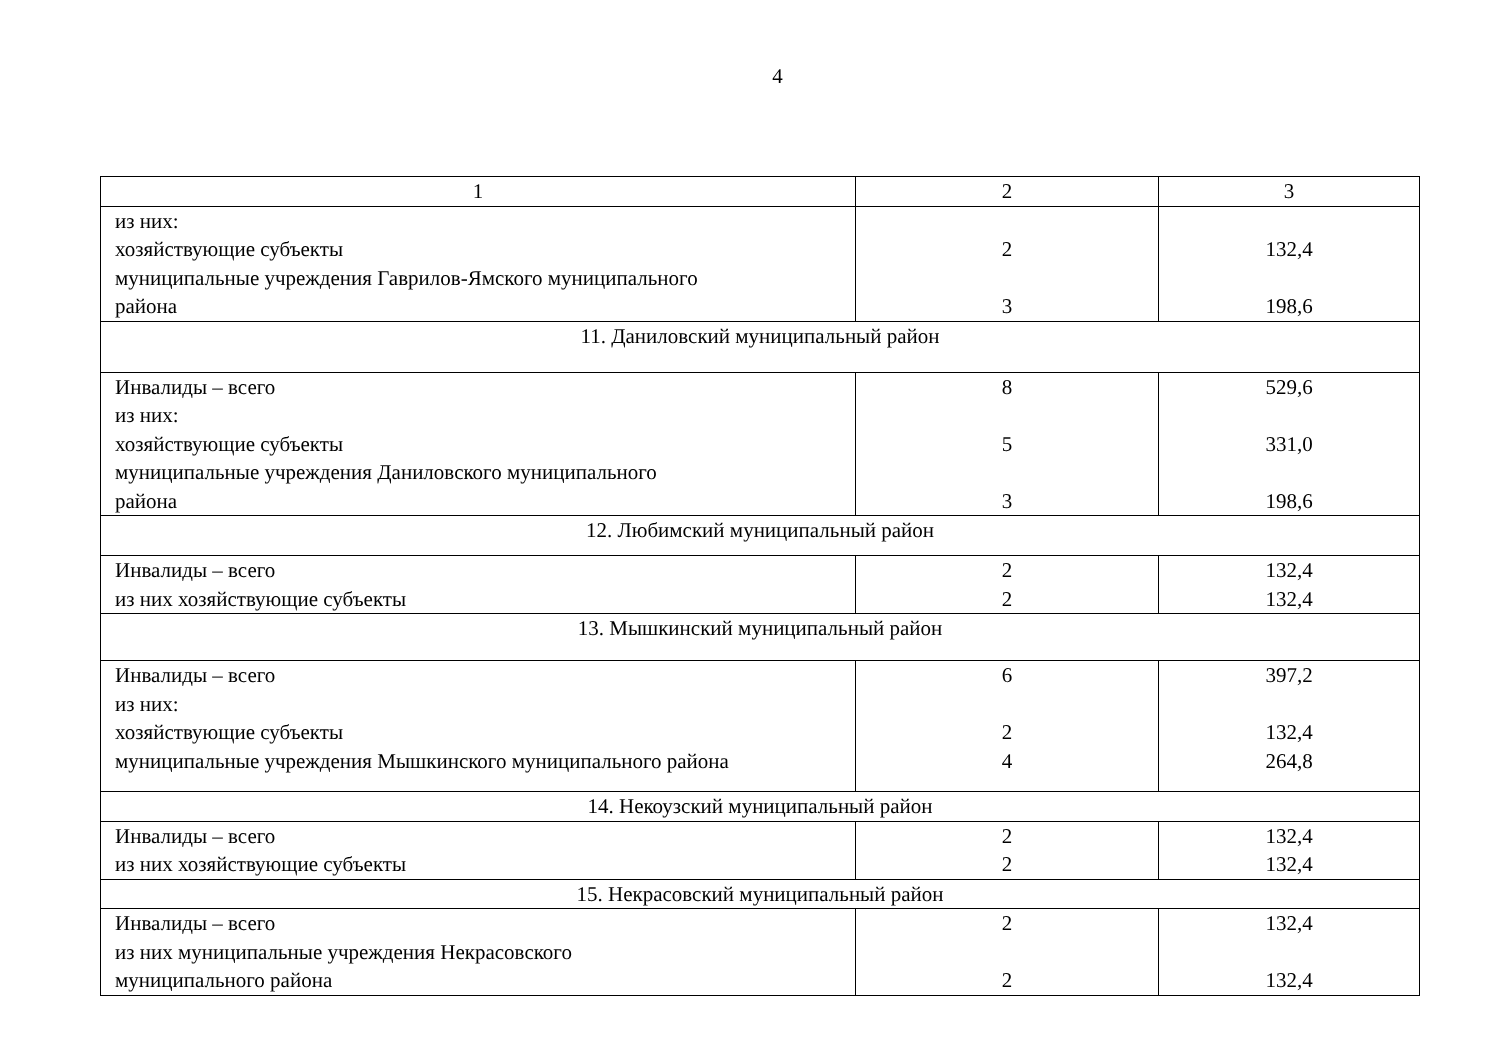4
| 1 | 2 | 3 |
| --- | --- | --- |
| из них: хозяйствующие субъекты муниципальные учреждения Гаврилов-Ямского муниципального района | 2 3 | 132,4 198,6 |
| 11. Даниловский муниципальный район | | |
| Инвалиды – всего из них: хозяйствующие субъекты муниципальные учреждения Даниловского муниципального района | 8 5 3 | 529,6 331,0 198,6 |
| 12. Любимский муниципальный район | | |
| Инвалиды – всего из них хозяйствующие субъекты | 2 2 | 132,4 132,4 |
| 13. Мышкинский муниципальный район | | |
| Инвалиды – всего из них: хозяйствующие субъекты муниципальные учреждения Мышкинского муниципального района | 6 2 4 | 397,2 132,4 264,8 |
| 14. Некоузский муниципальный район | | |
| Инвалиды – всего из них хозяйствующие субъекты | 2 2 | 132,4 132,4 |
| 15. Некрасовский муниципальный район | | |
| Инвалиды – всего из них муниципальные учреждения Некрасовского муниципального района | 2 2 | 132,4 132,4 |